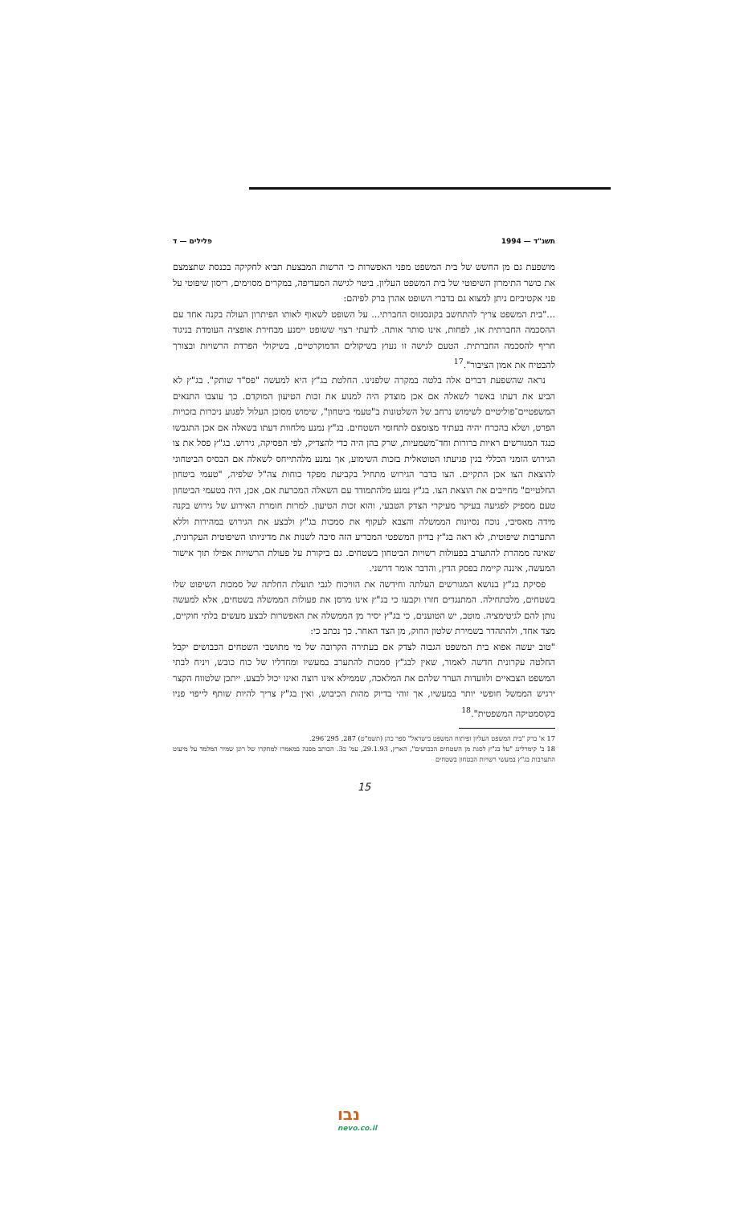תשנ"ד — 1994 פלילים — ד
מושפעת גם מן החשש של בית המשפט מפני האפשרות כי הרשות המבצעת תביא לחקיקה בכנסת שתצמצם את כושר התימרון השיפוטי של בית המשפט העליון. ביטוי לגישה המעדיפה, במקרים מסוימים, ריסון שיפוטי על פני אקטיביזם ניתן למצוא גם בדברי השופט אהרן ברק לפיהם:
..."בית המשפט צריך להתחשב בקונסנזוס החברתי... על השופט לשאוף לאותו הפיתרון העולה בקנה אחד עם ההסכמה החברתית או, לפחות, אינו סותר אותה. לדעתי רצוי ששופט יימנע מבחירת אופציה העומדת בניגוד חריף להסכמה החברתית. הטעם לגישה זו נעוץ בשיקולים הדמוקרטיים, בשיקולי הפרדת הרשויות ובצורך להבטיח את אמון הציבור".<sup>17</sup>
נראה שהשפעת דברים אלה בלטה במקרה שלפנינו. החלטת בג"ץ היא למעשה "פס"ד שותק". בג"ץ לא הביע את דעתו באשר לשאלה אם אכן מוצדק היה למנוע את זכות הטיעון המוקדם. כך עוצבו התנאים המשפטיים־פוליטיים לשימוש נרחב של השלטונות ב"טעמי ביטחון", שימוש מסוכן העלול לפגוע ניכרות בזכויות הפרט, ושלא בהכרח יהיה בעתיד מצומצם לתחומי השטחים. בג"ץ נמנע מלחוות דעתו בשאלה אם אכן התגבשו כנגד המגורשים ראיות ברורות וחד־משמעיות, שרק בהן היה כדי להצדיק, לפי הפסיקה, גירוש. בג"ץ פסל את צו הגירוש הזמני הכללי בגין פגיעתו הטוטאלית בזכות השימוע, אך נמנע מלהתייחס לשאלה אם הבסיס הביטחוני להוצאת הצו אכן התקיים. הצו בדבר הגירוש מתחיל בקביעת מפקד כוחות צה"ל שלפיה, "טעמי ביטחון החלטיים" מחייבים את הוצאת הצו. בג"ץ נמנע מלהתמודד עם השאלה המכרעת אם, אכן, היה בטעמי הביטחון טעם מספיק לפגיעה בעיקר מעיקרי הצדק הטבעי, והוא זכות הטיעון. למרות חומרת האירוע של גירוש בקנה מידה מאסיבי, נוכח נסיונות הממשלה והצבא לעקוף את סמכות בג"ץ ולבצע את הגירוש במהירות וללא התערבות שיפוטית, לא ראה בג"ץ בדיון המשפטי המכריע הזה סיבה לשנות את מדיניותו השיפוטית העקרונית, שאינה ממהרת להתערב בפעולות רשויות הביטחון בשטחים. גם ביקורת על פעולת הרשויות אפילו תוך אישור המעשה, איננה קיימת בפסק הדין, והדבר אומר דרשני.
פסיקת בג"ץ בנושא המגורשים העלתה וחידשה את הוויכוח לגבי תועלת החלתה של סמכות השיפוט שלו בשטחים, מלכתחילה. המתנגדים חזרו וקבעו כי בג"ץ אינו מרסן את פעולות הממשלה בשטחים, אלא למעשה נותן להם לגיטימציה. מוטב, יש הטוענים, כי בג"ץ יסיר מן הממשלה את האפשרות לבצע מעשים בלתי חוקיים, מצד אחד, ולהתהדר בשמירת שלטון החוק, מן הצד האחר. כך נכתב כי:
"טוב יעשה אפוא בית המשפט הגבוה לצדק אם בעתירה הקרובה של מי מתושבי השטחים הכבושים יקבל החלטה עקרונית חדשה לאמור, שאין לבג"ץ סמכות להתערב במעשיו ומחדליו של כוח כובש, ויניח לבתי המשפט הצבאיים ולוועדות הערר שלהם את המלאכה, שממילא אינו רוצה ואינו יכול לבצע. ייתכן שלטווח הקצר ירגיש הממשל חופשי יותר במעשיו, אך זוהי בדיוק מהות הכיבוש, ואין בג"ץ צריך להיות שותף לייפוי פניו בקוסמטיקה המשפטית".<sup>18</sup>
17 א' ברק "בית המשפט העליון ופיתוח המשפט בישראל" ספר כהן (תשמ"ט) 287, 295־296.
18 ב' קימרלינג "על בג"ץ לסגת מן השטחים הכבושים", הארץ, 29.1.93, עמ' ב3. הכותב מפנה במאמרו למחקרו של רונן שמיר המלמד על מיעוט התערבות בג"ץ במעשי רשויות הבטחון בשטחים
15
נבו
nevo.co.il